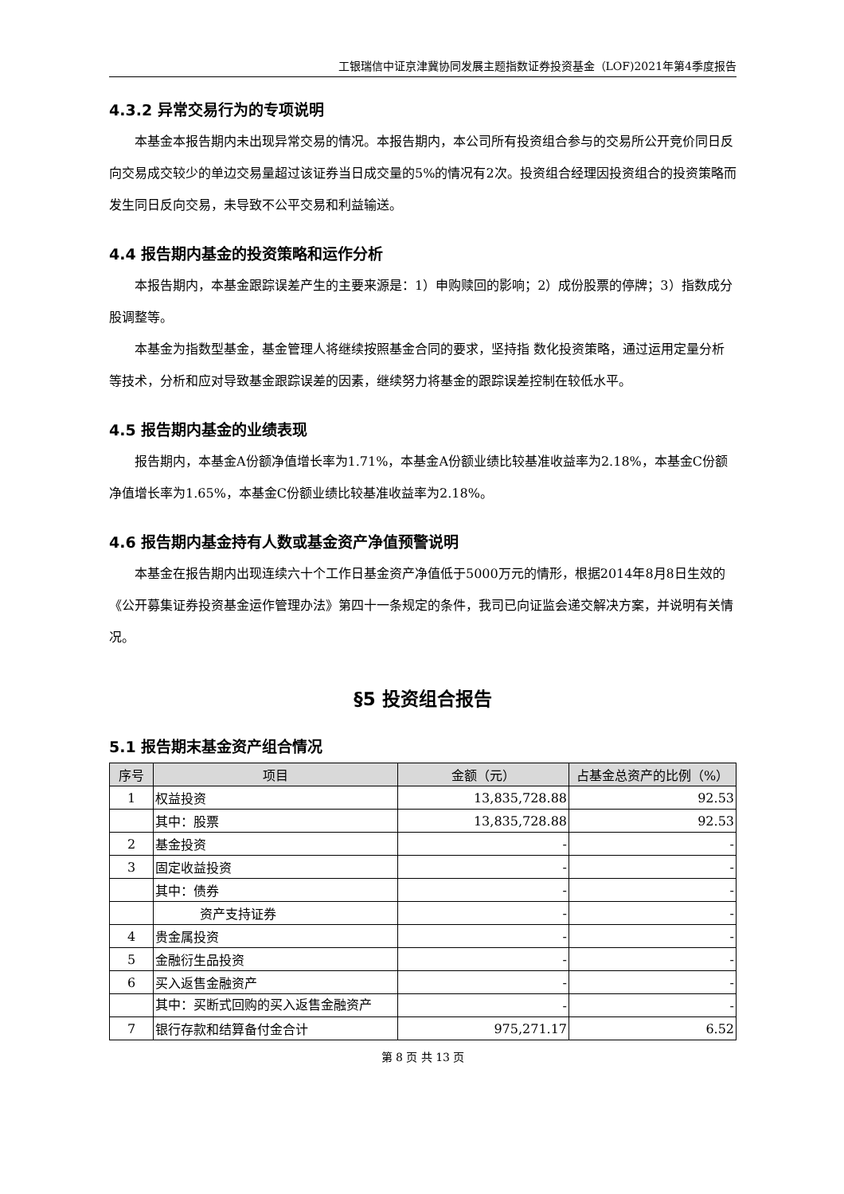工银瑞信中证京津冀协同发展主题指数证券投资基金（LOF)2021年第4季度报告
4.3.2 异常交易行为的专项说明
本基金本报告期内未出现异常交易的情况。本报告期内，本公司所有投资组合参与的交易所公开竞价同日反向交易成交较少的单边交易量超过该证券当日成交量的5%的情况有2次。投资组合经理因投资组合的投资策略而发生同日反向交易，未导致不公平交易和利益输送。
4.4 报告期内基金的投资策略和运作分析
本报告期内，本基金跟踪误差产生的主要来源是：1）申购赎回的影响；2）成份股票的停牌；3）指数成分股调整等。
本基金为指数型基金，基金管理人将继续按照基金合同的要求，坚持指 数化投资策略，通过运用定量分析等技术，分析和应对导致基金跟踪误差的因素，继续努力将基金的跟踪误差控制在较低水平。
4.5 报告期内基金的业绩表现
报告期内，本基金A份额净值增长率为1.71%，本基金A份额业绩比较基准收益率为2.18%，本基金C份额净值增长率为1.65%，本基金C份额业绩比较基准收益率为2.18%。
4.6 报告期内基金持有人数或基金资产净值预警说明
本基金在报告期内出现连续六十个工作日基金资产净值低于5000万元的情形，根据2014年8月8日生效的《公开募集证券投资基金运作管理办法》第四十一条规定的条件，我司已向证监会递交解决方案，并说明有关情况。
§5 投资组合报告
5.1 报告期末基金资产组合情况
| 序号 | 项目 | 金额（元） | 占基金总资产的比例（%） |
| --- | --- | --- | --- |
| 1 | 权益投资 | 13,835,728.88 | 92.53 |
| | 其中：股票 | 13,835,728.88 | 92.53 |
| 2 | 基金投资 | - | - |
| 3 | 固定收益投资 | - | - |
| | 其中：债券 | - | - |
| | 资产支持证券 | - | - |
| 4 | 贵金属投资 | - | - |
| 5 | 金融衍生品投资 | - | - |
| 6 | 买入返售金融资产 | - | - |
| | 其中：买断式回购的买入返售金融资产 | - | - |
| 7 | 银行存款和结算备付金合计 | 975,271.17 | 6.52 |
第 8 页 共 13 页